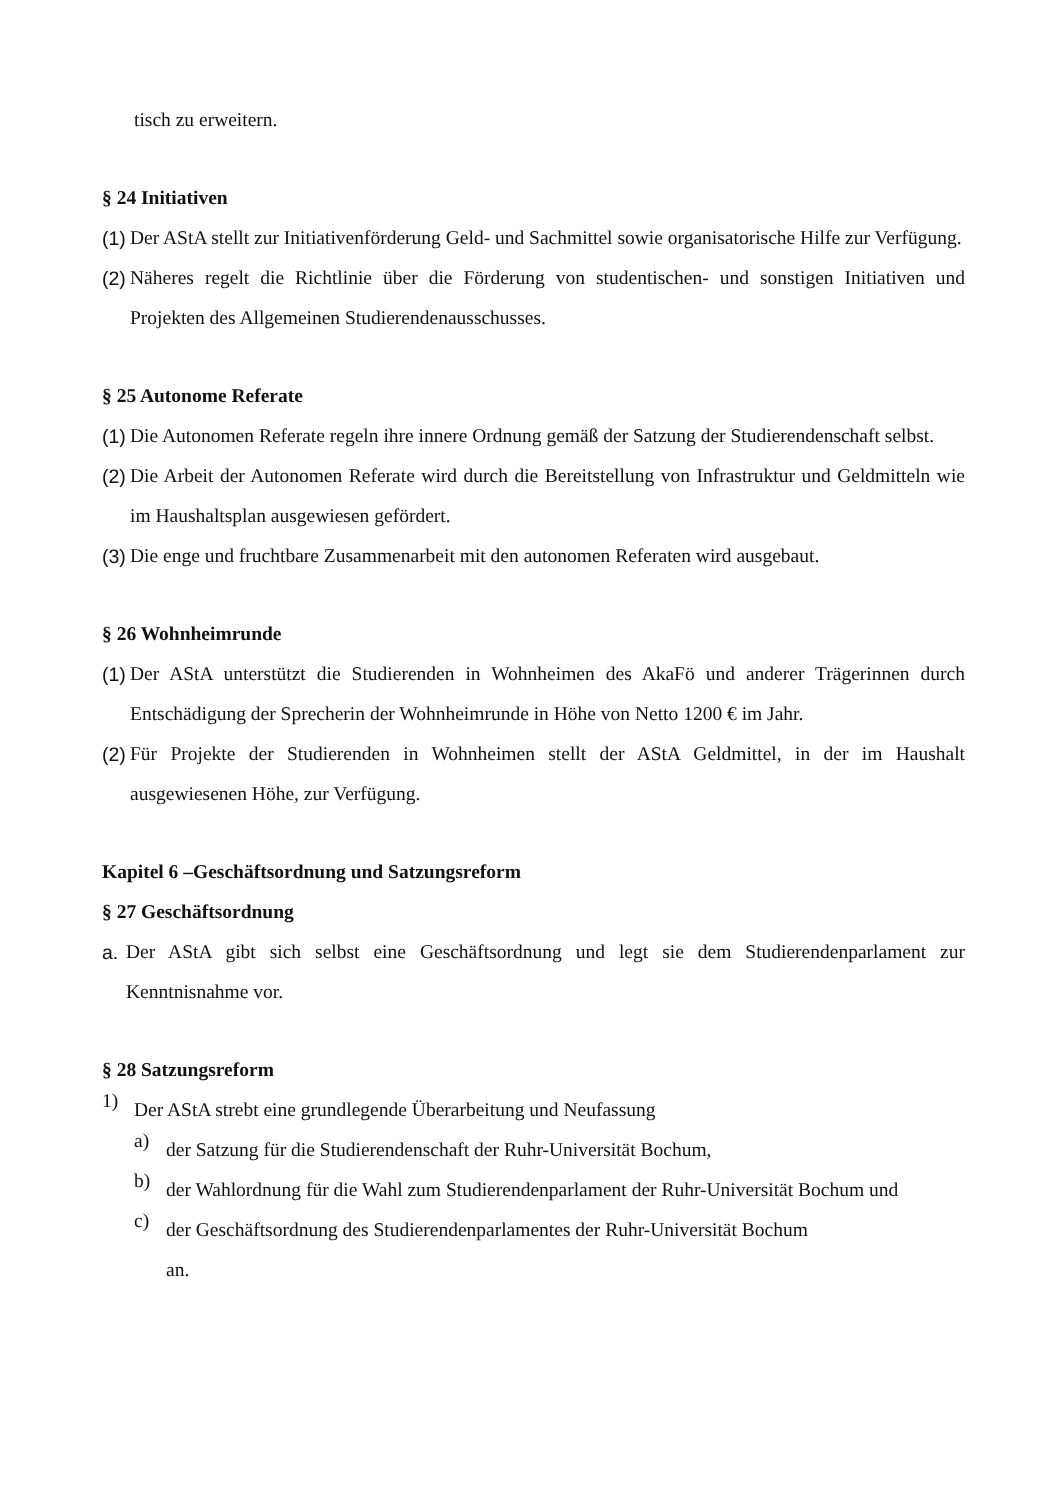tisch zu erweitern.
§ 24 Initiativen
(1)
Der AStA stellt zur Initiativenförderung Geld- und Sachmittel sowie organisatorische Hilfe zur Verfügung.
(2)
Näheres regelt die Richtlinie über die Förderung von studentischen- und sonstigen Initiativen und Projekten des Allgemeinen Studierendenausschusses.
§ 25 Autonome Referate
(1)
Die Autonomen Referate regeln ihre innere Ordnung gemäß der Satzung der Studierendenschaft selbst.
(2)
Die Arbeit der Autonomen Referate wird durch die Bereitstellung von Infrastruktur und Geld­mitteln wie im Haushaltsplan ausgewiesen gefördert.
(3)
Die enge und fruchtbare Zusammenarbeit mit den autonomen Referaten wird ausgebaut.
§ 26 Wohnheimrunde
(1)
Der AStA unterstützt die Studierenden in Wohnheimen des AkaFö und anderer Trägerinnen durch Entschädigung der Sprecherin der Wohnheimrunde in Höhe von Netto 1200 € im Jahr.
(2)
Für Projekte der Studierenden in Wohnheimen stellt der AStA Geldmittel, in der im Haushalt ausgewiesenen Höhe, zur Verfügung.
Kapitel 6 –Geschäftsordnung und Satzungsreform
§ 27 Geschäftsordnung
a.
Der AStA gibt sich selbst eine Geschäftsordnung und legt sie dem Studierendenparlament zur Kenntnisnahme vor.
§ 28 Satzungsreform
1)
Der AStA strebt eine grundlegende Überarbeitung und Neufassung
a)
der Satzung für die Studierendenschaft der Ruhr-Universität Bochum,
b)
der Wahlordnung für die Wahl zum Studierendenparlament der Ruhr-Universität Bochum und
c)
der Geschäftsordnung des Studierendenparlamentes der Ruhr-Universität Bochum
an.